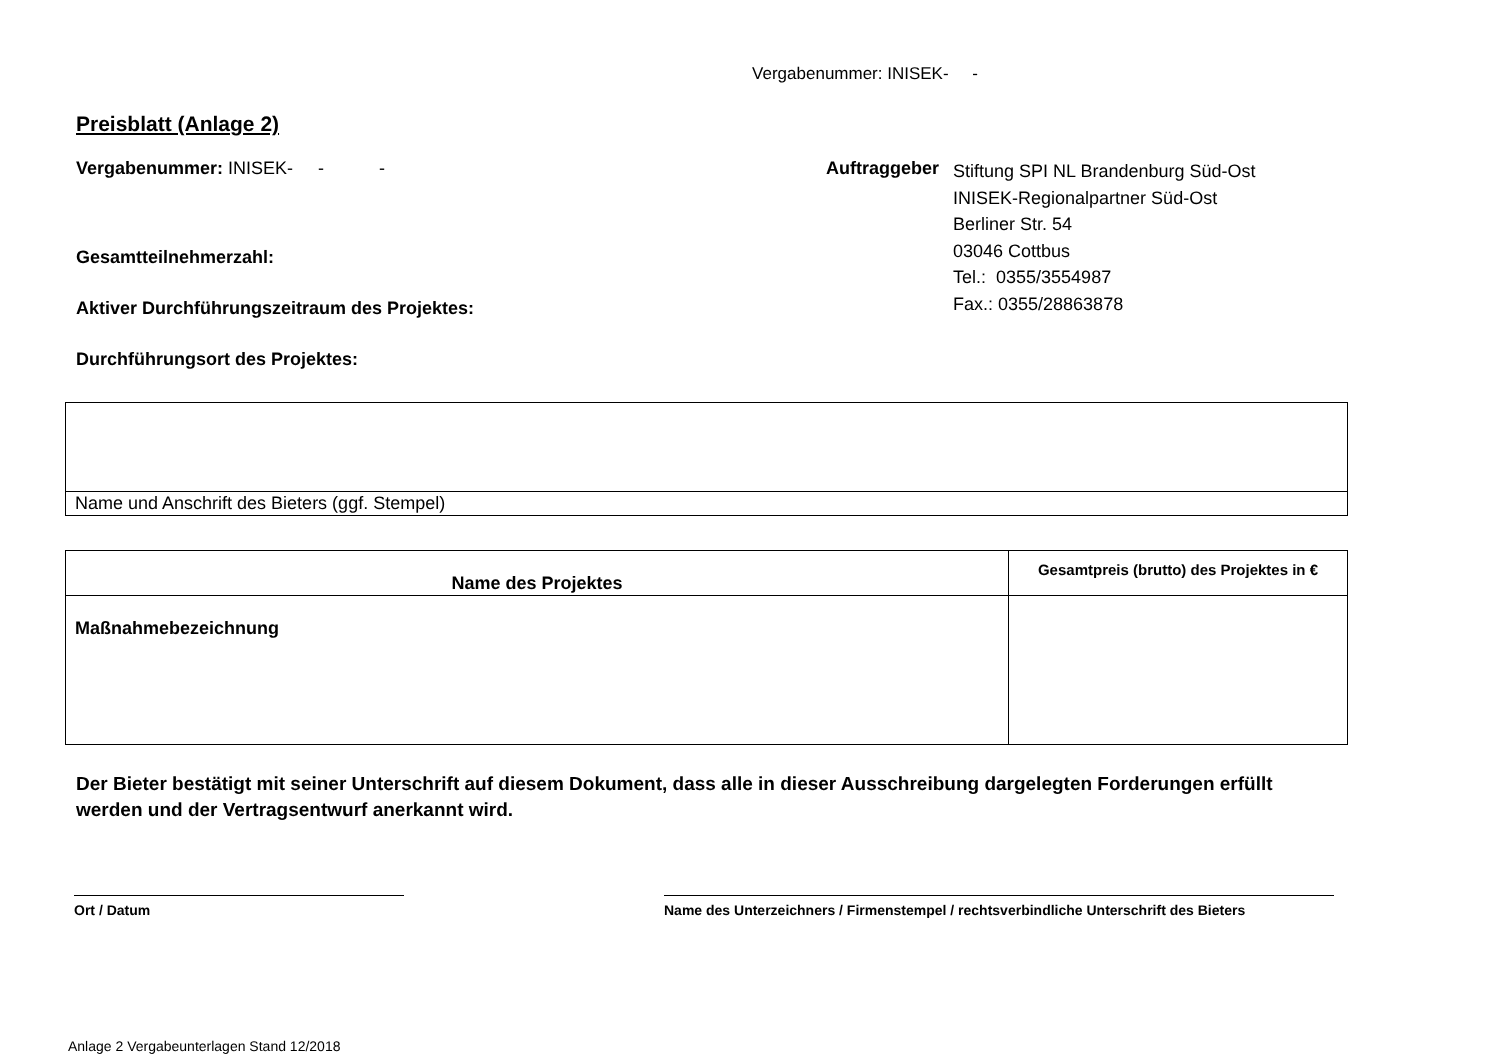Vergabenummer: INISEK- -
Preisblatt (Anlage 2)
Vergabenummer: INISEK- - -
Gesamtteilnehmerzahl:
Aktiver Durchführungszeitraum des Projektes:
Durchführungsort des Projektes:
Auftraggeber
Stiftung SPI NL Brandenburg Süd-Ost
INISEK-Regionalpartner Süd-Ost
Berliner Str. 54
03046 Cottbus
Tel.: 0355/3554987
Fax.: 0355/28863878
| Name und Anschrift des Bieters (ggf. Stempel) |
| Name des Projektes | Gesamtpreis (brutto) des Projektes in € |
| --- | --- |
| Maßnahmebezeichnung | |
Der Bieter bestätigt mit seiner Unterschrift auf diesem Dokument, dass alle in dieser Ausschreibung dargelegten Forderungen erfüllt werden und der Vertragsentwurf anerkannt wird.
Ort / Datum Name des Unterzeichners / Firmenstempel / rechtsverbindliche Unterschrift des Bieters
Anlage 2 Vergabeunterlagen Stand 12/2018